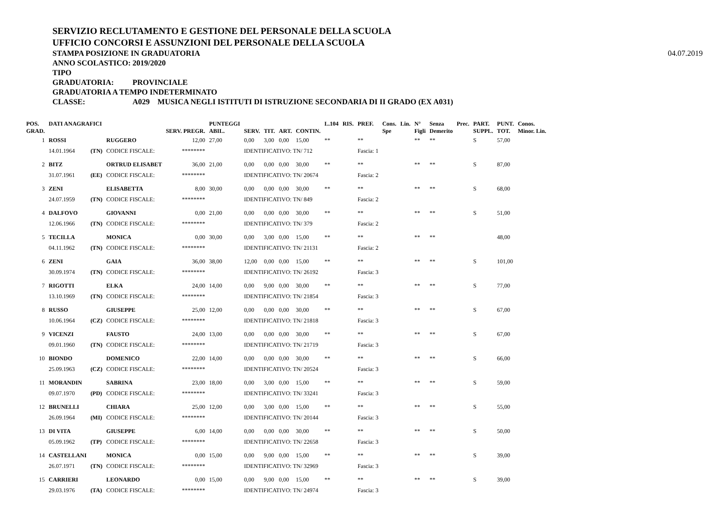SERVIZIO RECLUTAMENTO E GESTIONE DEL PERSONALE DELLA SCUOLA
UFFICIO CONCORSI E ASSUNZIONI DEL PERSONALE DELLA SCUOLA
STAMPA POSIZIONE IN GRADUATORIA
04.07.2019
ANNO SCOLASTICO: 2019/2020
TIPO GRADUATORIA: PROVINCIALE
GRADUATORIA A TEMPO INDETERMINATO
CLASSE: A029 MUSICA NEGLI ISTITUTI DI ISTRUZIONE SECONDARIA DI II GRADO (EX A031)
| POS. GRAD. | DATI ANAGRAFICI | | | SERV. PREGR. | PUNTEGGI ABIL. | SERV. | TIT. | ART. | CONTIN. | L.104 | RIS. | PREF. | Cons. Spe | Lin. | N° Figli | Senza Demerito | Prec. | PART. SUPPL. | PUNT. TOT. | Conos. Minor. Lin. |
| --- | --- | --- | --- | --- | --- | --- | --- | --- | --- | --- | --- | --- | --- | --- | --- | --- | --- | --- | --- | --- |
| 1 | ROSSI | | RUGGERO | 12,00 | 27,00 | 0,00 | 3,00 | 0,00 | 15,00 | ** | | ** | | | ** | ** | | S | 57,00 | |
| | 14.01.1964 | (TN) | CODICE FISCALE: | ******** | | IDENTIFICATIVO: TN/ 712 | | | | | | Fascia: 1 | | | | | | | | |
| 2 | BITZ | | ORTRUD ELISABET | 36,00 | 21,00 | 0,00 | 0,00 | 0,00 | 30,00 | ** | | ** | | | ** | ** | | S | 87,00 | |
| | 31.07.1961 | (EE) | CODICE FISCALE: | ******** | | IDENTIFICATIVO: TN/ 20674 | | | | | | Fascia: 2 | | | | | | | | |
| 3 | ZENI | | ELISABETTA | 8,00 | 30,00 | 0,00 | 0,00 | 0,00 | 30,00 | ** | | ** | | | ** | ** | | S | 68,00 | |
| | 24.07.1959 | (TN) | CODICE FISCALE: | ******** | | IDENTIFICATIVO: TN/ 849 | | | | | | Fascia: 2 | | | | | | | | |
| 4 | DALFOVO | | GIOVANNI | 0,00 | 21,00 | 0,00 | 0,00 | 0,00 | 30,00 | ** | | ** | | | ** | ** | | S | 51,00 | |
| | 12.06.1966 | (TN) | CODICE FISCALE: | ******** | | IDENTIFICATIVO: TN/ 379 | | | | | | Fascia: 2 | | | | | | | | |
| 5 | TECILLA | | MONICA | 0,00 | 30,00 | 0,00 | 3,00 | 0,00 | 15,00 | ** | | ** | | | ** | ** | | | 48,00 | |
| | 04.11.1962 | (TN) | CODICE FISCALE: | ******** | | IDENTIFICATIVO: TN/ 21131 | | | | | | Fascia: 2 | | | | | | | | |
| 6 | ZENI | | GAIA | 36,00 | 38,00 | 12,00 | 0,00 | 0,00 | 15,00 | ** | | ** | | | ** | ** | | S | 101,00 | |
| | 30.09.1974 | (TN) | CODICE FISCALE: | ******** | | IDENTIFICATIVO: TN/ 26192 | | | | | | Fascia: 3 | | | | | | | | |
| 7 | RIGOTTI | | ELKA | 24,00 | 14,00 | 0,00 | 9,00 | 0,00 | 30,00 | ** | | ** | | | ** | ** | | S | 77,00 | |
| | 13.10.1969 | (TN) | CODICE FISCALE: | ******** | | IDENTIFICATIVO: TN/ 21854 | | | | | | Fascia: 3 | | | | | | | | |
| 8 | RUSSO | | GIUSEPPE | 25,00 | 12,00 | 0,00 | 0,00 | 0,00 | 30,00 | ** | | ** | | | ** | ** | | S | 67,00 | |
| | 10.06.1964 | (CZ) | CODICE FISCALE: | ******** | | IDENTIFICATIVO: TN/ 21818 | | | | | | Fascia: 3 | | | | | | | | |
| 9 | VICENZI | | FAUSTO | 24,00 | 13,00 | 0,00 | 0,00 | 0,00 | 30,00 | ** | | ** | | | ** | ** | | S | 67,00 | |
| | 09.01.1960 | (TN) | CODICE FISCALE: | ******** | | IDENTIFICATIVO: TN/ 21719 | | | | | | Fascia: 3 | | | | | | | | |
| 10 | BIONDO | | DOMENICO | 22,00 | 14,00 | 0,00 | 0,00 | 0,00 | 30,00 | ** | | ** | | | ** | ** | | S | 66,00 | |
| | 25.09.1963 | (CZ) | CODICE FISCALE: | ******** | | IDENTIFICATIVO: TN/ 20524 | | | | | | Fascia: 3 | | | | | | | | |
| 11 | MORANDIN | | SABRINA | 23,00 | 18,00 | 0,00 | 3,00 | 0,00 | 15,00 | ** | | ** | | | ** | ** | | S | 59,00 | |
| | 09.07.1970 | (PD) | CODICE FISCALE: | ******** | | IDENTIFICATIVO: TN/ 33241 | | | | | | Fascia: 3 | | | | | | | | |
| 12 | BRUNELLI | | CHIARA | 25,00 | 12,00 | 0,00 | 3,00 | 0,00 | 15,00 | ** | | ** | | | ** | ** | | S | 55,00 | |
| | 26.09.1964 | (MI) | CODICE FISCALE: | ******** | | IDENTIFICATIVO: TN/ 20144 | | | | | | Fascia: 3 | | | | | | | | |
| 13 | DI VITA | | GIUSEPPE | 6,00 | 14,00 | 0,00 | 0,00 | 0,00 | 30,00 | ** | | ** | | | ** | ** | | S | 50,00 | |
| | 05.09.1962 | (TP) | CODICE FISCALE: | ******** | | IDENTIFICATIVO: TN/ 22658 | | | | | | Fascia: 3 | | | | | | | | |
| 14 | CASTELLANI | | MONICA | 0,00 | 15,00 | 0,00 | 9,00 | 0,00 | 15,00 | ** | | ** | | | ** | ** | | S | 39,00 | |
| | 26.07.1971 | (TN) | CODICE FISCALE: | ******** | | IDENTIFICATIVO: TN/ 32969 | | | | | | Fascia: 3 | | | | | | | | |
| 15 | CARRIERI | | LEONARDO | 0,00 | 15,00 | 0,00 | 9,00 | 0,00 | 15,00 | ** | | ** | | | ** | ** | | S | 39,00 | |
| | 29.03.1976 | (TA) | CODICE FISCALE: | ******** | | IDENTIFICATIVO: TN/ 24974 | | | | | | Fascia: 3 | | | | | | | | |